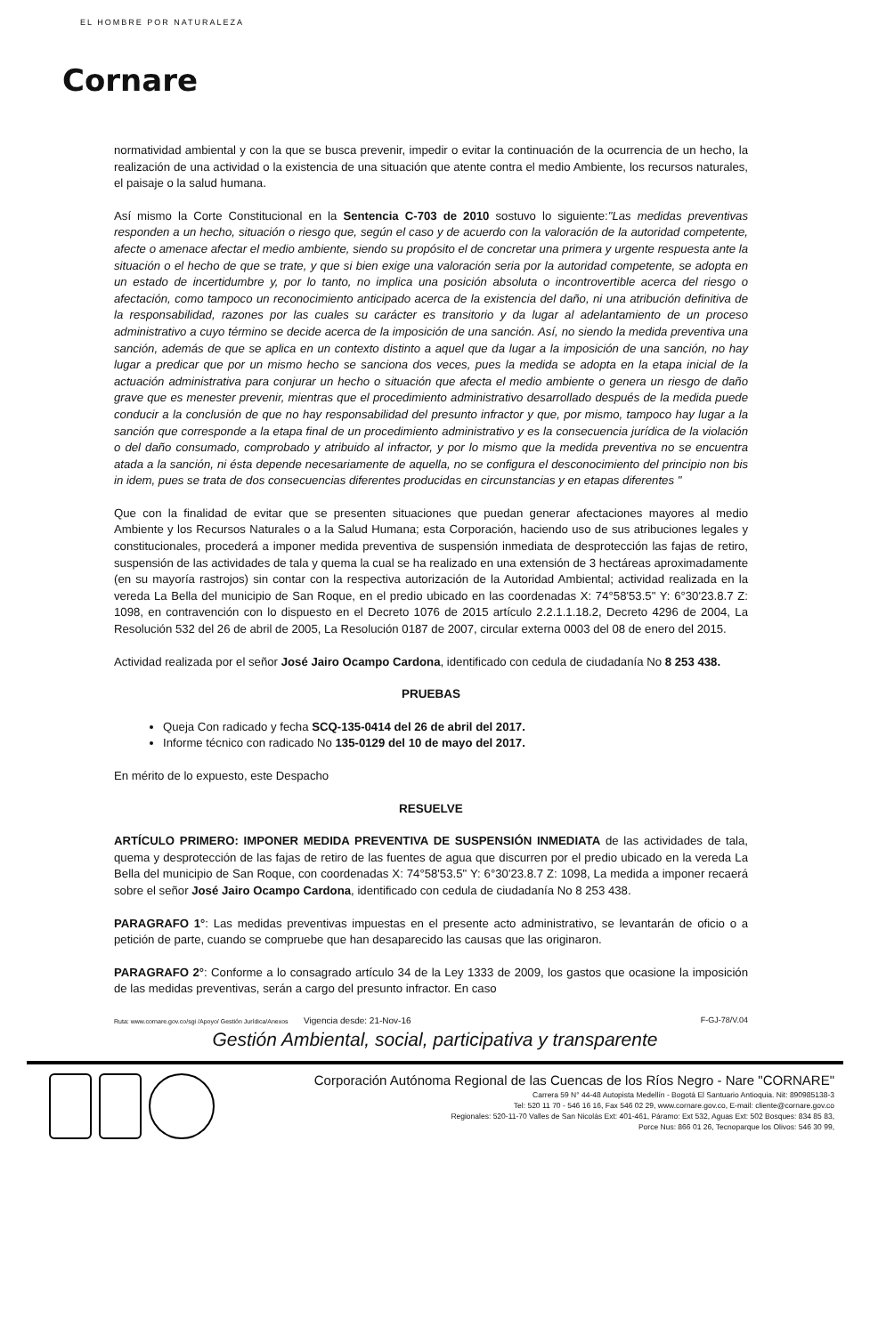EL HOMBRE POR NATURALEZA
Cornare
normatividad ambiental y con la que se busca prevenir, impedir o evitar la continuación de la ocurrencia de un hecho, la realización de una actividad o la existencia de una situación que atente contra el medio Ambiente, los recursos naturales, el paisaje o la salud humana.
Así mismo la Corte Constitucional en la Sentencia C-703 de 2010 sostuvo lo siguiente:"Las medidas preventivas responden a un hecho, situación o riesgo que, según el caso y de acuerdo con la valoración de la autoridad competente, afecte o amenace afectar el medio ambiente, siendo su propósito el de concretar una primera y urgente respuesta ante la situación o el hecho de que se trate, y que si bien exige una valoración seria por la autoridad competente, se adopta en un estado de incertidumbre y, por lo tanto, no implica una posición absoluta o incontrovertible acerca del riesgo o afectación, como tampoco un reconocimiento anticipado acerca de la existencia del daño, ni una atribución definitiva de la responsabilidad, razones por las cuales su carácter es transitorio y da lugar al adelantamiento de un proceso administrativo a cuyo término se decide acerca de la imposición de una sanción. Así, no siendo la medida preventiva una sanción, además de que se aplica en un contexto distinto a aquel que da lugar a la imposición de una sanción, no hay lugar a predicar que por un mismo hecho se sanciona dos veces, pues la medida se adopta en la etapa inicial de la actuación administrativa para conjurar un hecho o situación que afecta el medio ambiente o genera un riesgo de daño grave que es menester prevenir, mientras que el procedimiento administrativo desarrollado después de la medida puede conducir a la conclusión de que no hay responsabilidad del presunto infractor y que, por mismo, tampoco hay lugar a la sanción que corresponde a la etapa final de un procedimiento administrativo y es la consecuencia jurídica de la violación o del daño consumado, comprobado y atribuido al infractor, y por lo mismo que la medida preventiva no se encuentra atada a la sanción, ni ésta depende necesariamente de aquella, no se configura el desconocimiento del principio non bis in idem, pues se trata de dos consecuencias diferentes producidas en circunstancias y en etapas diferentes "
Que con la finalidad de evitar que se presenten situaciones que puedan generar afectaciones mayores al medio Ambiente y los Recursos Naturales o a la Salud Humana; esta Corporación, haciendo uso de sus atribuciones legales y constitucionales, procederá a imponer medida preventiva de suspensión inmediata de desprotección las fajas de retiro, suspensión de las actividades de tala y quema la cual se ha realizado en una extensión de 3 hectáreas aproximadamente (en su mayoría rastrojos) sin contar con la respectiva autorización de la Autoridad Ambiental; actividad realizada en la vereda La Bella del municipio de San Roque, en el predio ubicado en las coordenadas X: 74°58'53.5" Y: 6°30'23.8.7 Z: 1098, en contravención con lo dispuesto en el Decreto 1076 de 2015 artículo 2.2.1.1.18.2, Decreto 4296 de 2004, La Resolución 532 del 26 de abril de 2005, La Resolución 0187 de 2007, circular externa 0003 del 08 de enero del 2015.
Actividad realizada por el señor José Jairo Ocampo Cardona, identificado con cedula de ciudadanía No 8 253 438.
PRUEBAS
Queja Con radicado y fecha SCQ-135-0414 del 26 de abril del 2017.
Informe técnico con radicado No 135-0129 del 10 de mayo del 2017.
En mérito de lo expuesto, este Despacho
RESUELVE
ARTÍCULO PRIMERO: IMPONER MEDIDA PREVENTIVA DE SUSPENSIÓN INMEDIATA de las actividades de tala, quema y desprotección de las fajas de retiro de las fuentes de agua que discurren por el predio ubicado en la vereda La Bella del municipio de San Roque, con coordenadas X: 74°58'53.5" Y: 6°30'23.8.7 Z: 1098, La medida a imponer recaerá sobre el señor José Jairo Ocampo Cardona, identificado con cedula de ciudadanía No 8 253 438.
PARAGRAFO 1°: Las medidas preventivas impuestas en el presente acto administrativo, se levantarán de oficio o a petición de parte, cuando se compruebe que han desaparecido las causas que las originaron.
PARAGRAFO 2°: Conforme a lo consagrado artículo 34 de la Ley 1333 de 2009, los gastos que ocasione la imposición de las medidas preventivas, serán a cargo del presunto infractor. En caso
Ruta: www.cornare.gov.co/sgi /Apoyo/ Gestión Jurídica/Anexos Vigencia desde: 21-Nov-16 F-GJ-78/V.04
Gestión Ambiental, social, participativa y transparente
Corporación Autónoma Regional de las Cuencas de los Ríos Negro - Nare "CORNARE"
Carrera 59 N° 44-48 Autopista Medellín - Bogotá El Santuario Antioquia. Nit: 890985138-3
Tel: 520 11 70 - 546 16 16, Fax 546 02 29, www.cornare.gov.co, E-mail: cliente@cornare.gov.co
Regionales: 520-11-70 Valles de San Nicolás Ext: 401-461, Páramo: Ext 532, Aguas Ext: 502 Bosques: 834 85 83,
Porce Nus: 866 01 26, Tecnoparque los Olivos: 546 30 99,